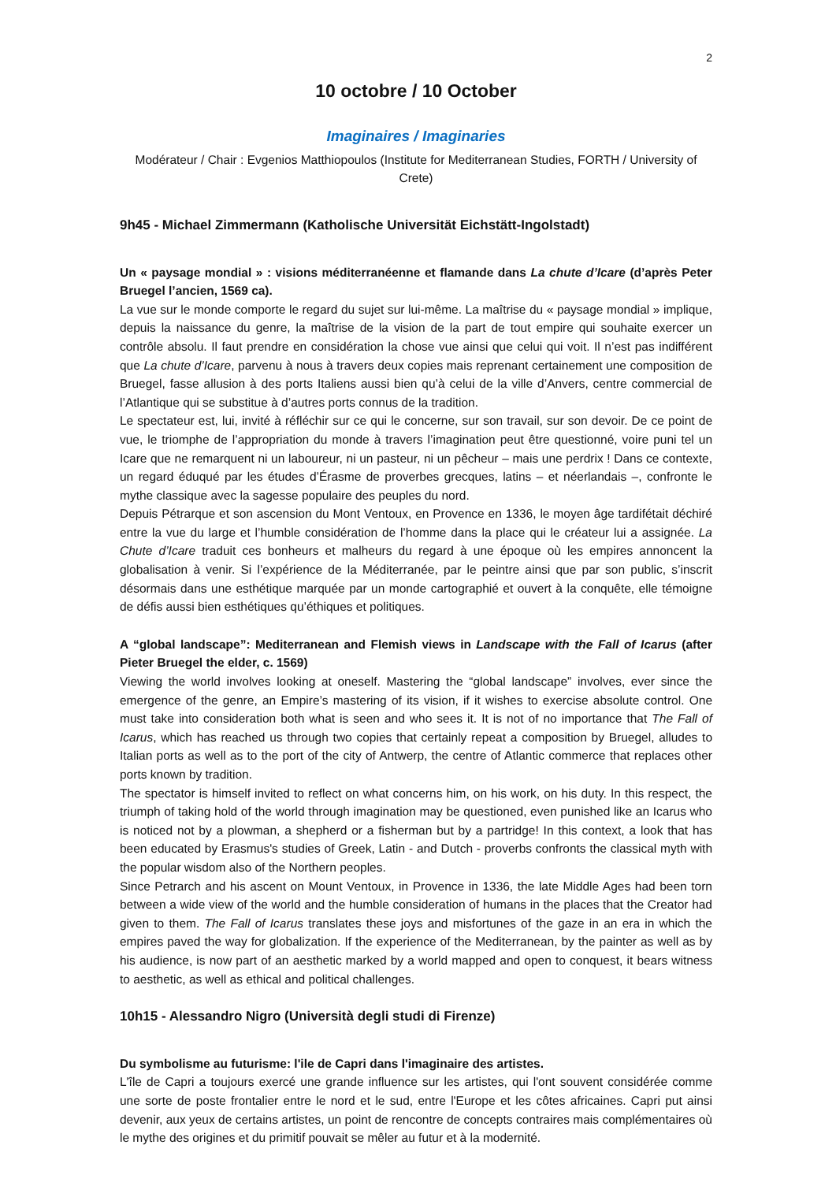2
10 octobre / 10 October
Imaginaires / Imaginaries
Modérateur / Chair : Evgenios Matthiopoulos (Institute for Mediterranean Studies, FORTH / University of Crete)
9h45 - Michael Zimmermann (Katholische Universität Eichstätt-Ingolstadt)
Un « paysage mondial » : visions méditerranéenne et flamande dans La chute d’Icare (d’après Peter Bruegel l’ancien, 1569 ca).
La vue sur le monde comporte le regard du sujet sur lui-même. La maîtrise du « paysage mondial » implique, depuis la naissance du genre, la maîtrise de la vision de la part de tout empire qui souhaite exercer un contrôle absolu. Il faut prendre en considération la chose vue ainsi que celui qui voit. Il n’est pas indifférent que La chute d’Icare, parvenu à nous à travers deux copies mais reprenant certainement une composition de Bruegel, fasse allusion à des ports Italiens aussi bien qu’à celui de la ville d’Anvers, centre commercial de l’Atlantique qui se substitue à d’autres ports connus de la tradition.
Le spectateur est, lui, invité à réfléchir sur ce qui le concerne, sur son travail, sur son devoir. De ce point de vue, le triomphe de l’appropriation du monde à travers l’imagination peut être questionné, voire puni tel un Icare que ne remarquent ni un laboureur, ni un pasteur, ni un pêcheur – mais une perdrix ! Dans ce contexte, un regard éduqué par les études d’Érasme de proverbes grecques, latins – et néerlandais –, confronte le mythe classique avec la sagesse populaire des peuples du nord.
Depuis Pétrarque et son ascension du Mont Ventoux, en Provence en 1336, le moyen âge tardifétait déchiré entre la vue du large et l’humble considération de l’homme dans la place qui le créateur lui a assignée. La Chute d’Icare traduit ces bonheurs et malheurs du regard à une époque où les empires annoncent la globalisation à venir. Si l’expérience de la Méditerranée, par le peintre ainsi que par son public, s’inscrit désormais dans une esthétique marquée par un monde cartographié et ouvert à la conquête, elle témoigne de défis aussi bien esthétiques qu’éthiques et politiques.
A “global landscape”: Mediterranean and Flemish views in Landscape with the Fall of Icarus (after Pieter Bruegel the elder, c. 1569)
Viewing the world involves looking at oneself. Mastering the “global landscape” involves, ever since the emergence of the genre, an Empire’s mastering of its vision, if it wishes to exercise absolute control. One must take into consideration both what is seen and who sees it. It is not of no importance that The Fall of Icarus, which has reached us through two copies that certainly repeat a composition by Bruegel, alludes to Italian ports as well as to the port of the city of Antwerp, the centre of Atlantic commerce that replaces other ports known by tradition.
The spectator is himself invited to reflect on what concerns him, on his work, on his duty. In this respect, the triumph of taking hold of the world through imagination may be questioned, even punished like an Icarus who is noticed not by a plowman, a shepherd or a fisherman but by a partridge! In this context, a look that has been educated by Erasmus's studies of Greek, Latin - and Dutch - proverbs confronts the classical myth with the popular wisdom also of the Northern peoples.
Since Petrarch and his ascent on Mount Ventoux, in Provence in 1336, the late Middle Ages had been torn between a wide view of the world and the humble consideration of humans in the places that the Creator had given to them. The Fall of Icarus translates these joys and misfortunes of the gaze in an era in which the empires paved the way for globalization. If the experience of the Mediterranean, by the painter as well as by his audience, is now part of an aesthetic marked by a world mapped and open to conquest, it bears witness to aesthetic, as well as ethical and political challenges.
10h15 - Alessandro Nigro (Università degli studi di Firenze)
Du symbolisme au futurisme: l'ile de Capri dans l'imaginaire des artistes.
L'île de Capri a toujours exercé une grande influence sur les artistes, qui l'ont souvent considérée comme une sorte de poste frontalier entre le nord et le sud, entre l'Europe et les côtes africaines. Capri put ainsi devenir, aux yeux de certains artistes, un point de rencontre de concepts contraires mais complémentaires où le mythe des origines et du primitif pouvait se mêler au futur et à la modernité.